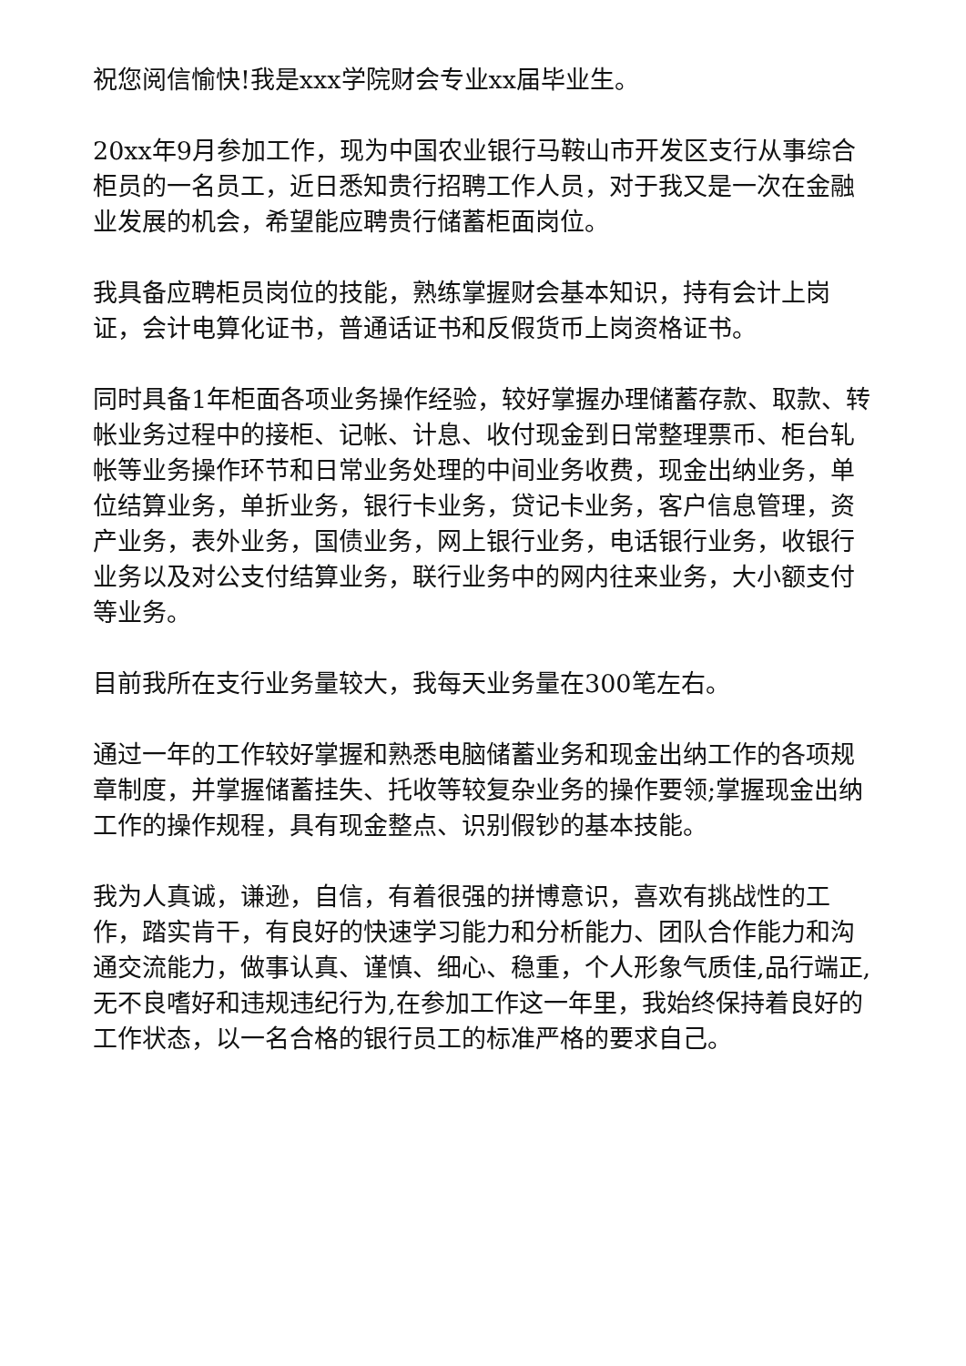祝您阅信愉快!我是xxx学院财会专业xx届毕业生。
20xx年9月参加工作，现为中国农业银行马鞍山市开发区支行从事综合柜员的一名员工，近日悉知贵行招聘工作人员，对于我又是一次在金融业发展的机会，希望能应聘贵行储蓄柜面岗位。
我具备应聘柜员岗位的技能，熟练掌握财会基本知识，持有会计上岗证，会计电算化证书，普通话证书和反假货币上岗资格证书。
同时具备1年柜面各项业务操作经验，较好掌握办理储蓄存款、取款、转帐业务过程中的接柜、记帐、计息、收付现金到日常整理票币、柜台轧帐等业务操作环节和日常业务处理的中间业务收费，现金出纳业务，单位结算业务，单折业务，银行卡业务，贷记卡业务，客户信息管理，资产业务，表外业务，国债业务，网上银行业务，电话银行业务，收银行业务以及对公支付结算业务，联行业务中的网内往来业务，大小额支付等业务。
目前我所在支行业务量较大，我每天业务量在300笔左右。
通过一年的工作较好掌握和熟悉电脑储蓄业务和现金出纳工作的各项规章制度，并掌握储蓄挂失、托收等较复杂业务的操作要领;掌握现金出纳工作的操作规程，具有现金整点、识别假钞的基本技能。
我为人真诚，谦逊，自信，有着很强的拼博意识，喜欢有挑战性的工作，踏实肯干，有良好的快速学习能力和分析能力、团队合作能力和沟通交流能力，做事认真、谨慎、细心、稳重，个人形象气质佳,品行端正,无不良嗜好和违规违纪行为,在参加工作这一年里，我始终保持着良好的工作状态，以一名合格的银行员工的标准严格的要求自己。